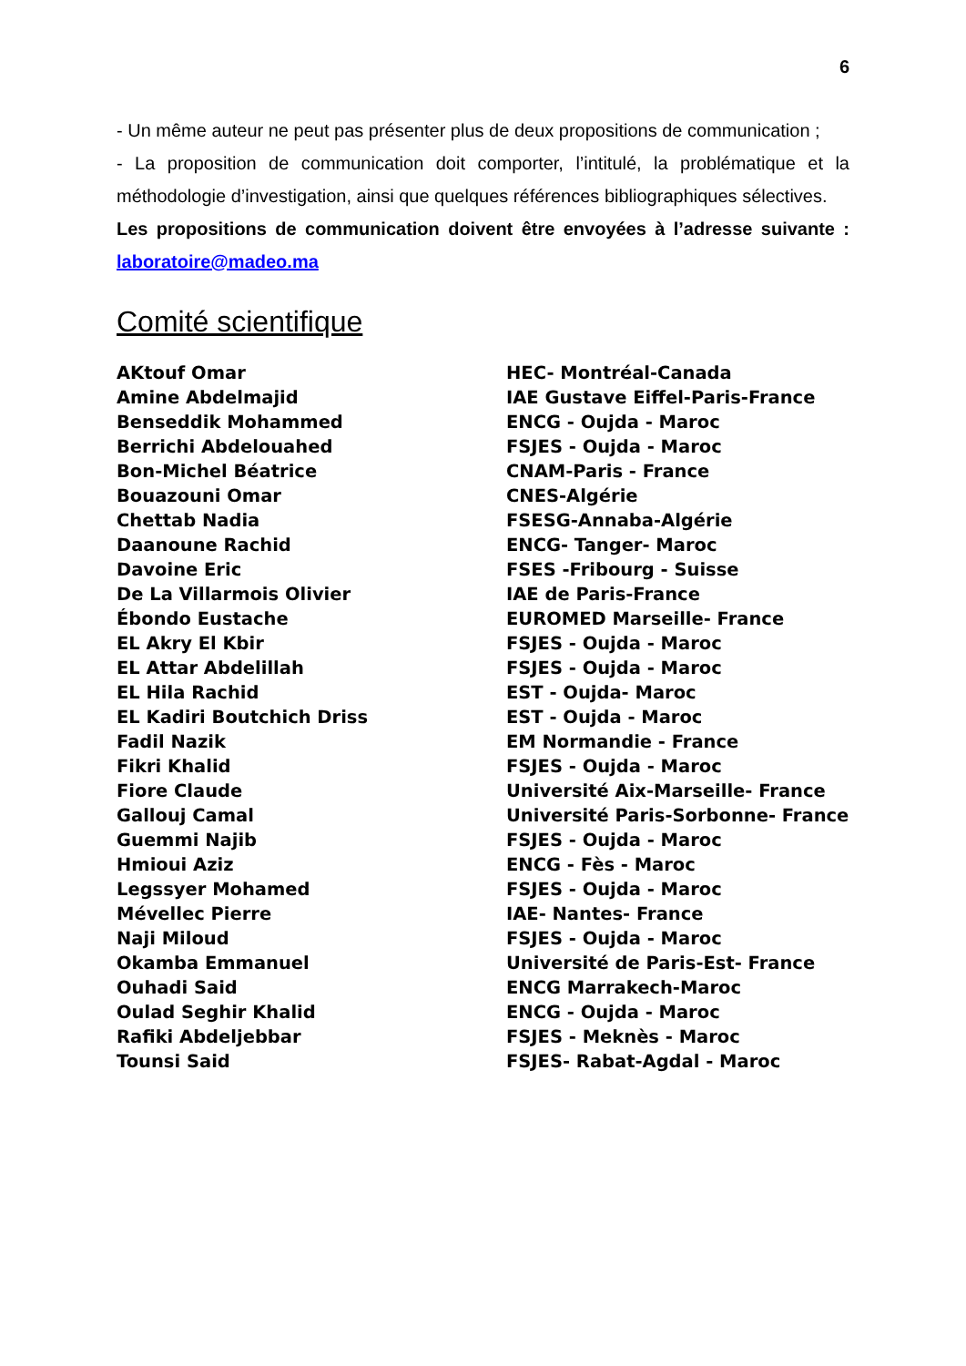6
- Un même auteur ne peut pas présenter plus de deux propositions de communication ;
- La proposition de communication doit comporter, l’intitulé, la problématique et la méthodologie d’investigation, ainsi que quelques références bibliographiques sélectives.
Les propositions de communication doivent être envoyées à l’adresse suivante : laboratoire@madeo.ma
Comité scientifique
| AKtouf Omar | HEC- Montréal-Canada |
| Amine Abdelmajid | IAE Gustave Eiffel-Paris-France |
| Benseddik Mohammed | ENCG - Oujda - Maroc |
| Berrichi Abdelouahed | FSJES - Oujda - Maroc |
| Bon-Michel Béatrice | CNAM-Paris - France |
| Bouazouni Omar | CNES-Algérie |
| Chettab Nadia | FSESG-Annaba-Algérie |
| Daanoune Rachid | ENCG- Tanger- Maroc |
| Davoine Eric | FSES -Fribourg - Suisse |
| De La Villarmois Olivier | IAE de Paris-France |
| Ébondo Eustache | EUROMED Marseille- France |
| EL Akry El Kbir | FSJES - Oujda - Maroc |
| EL Attar Abdelillah | FSJES - Oujda - Maroc |
| EL Hila Rachid | EST - Oujda- Maroc |
| EL Kadiri Boutchich Driss | EST - Oujda - Maroc |
| Fadil Nazik | EM Normandie - France |
| Fikri Khalid | FSJES - Oujda - Maroc |
| Fiore Claude | Université Aix-Marseille- France |
| Gallouj Camal | Université Paris-Sorbonne- France |
| Guemmi Najib | FSJES - Oujda - Maroc |
| Hmioui Aziz | ENCG - Fès - Maroc |
| Legssyer Mohamed | FSJES - Oujda - Maroc |
| Mévellec Pierre | IAE- Nantes- France |
| Naji Miloud | FSJES - Oujda - Maroc |
| Okamba Emmanuel | Université de Paris-Est- France |
| Ouhadi Said | ENCG Marrakech-Maroc |
| Oulad Seghir Khalid | ENCG - Oujda - Maroc |
| Rafiki Abdeljebbar | FSJES - Meknès - Maroc |
| Tounsi Said | FSJES- Rabat-Agdal - Maroc |